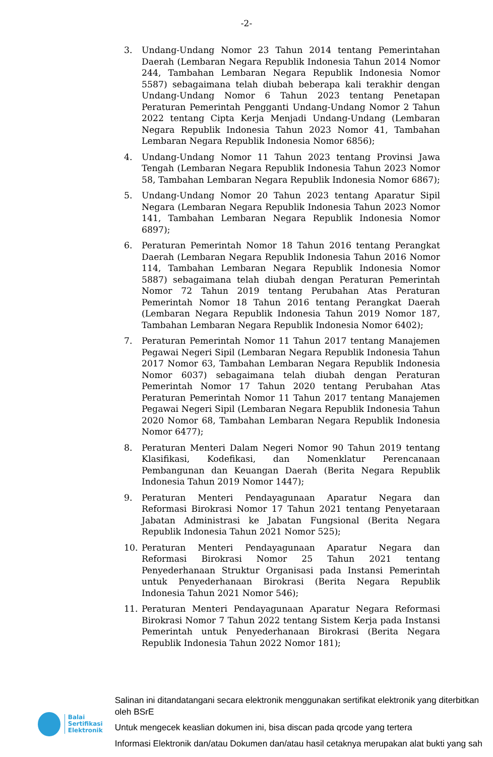-2-
3. Undang-Undang Nomor 23 Tahun 2014 tentang Pemerintahan Daerah (Lembaran Negara Republik Indonesia Tahun 2014 Nomor 244, Tambahan Lembaran Negara Republik Indonesia Nomor 5587) sebagaimana telah diubah beberapa kali terakhir dengan Undang-Undang Nomor 6 Tahun 2023 tentang Penetapan Peraturan Pemerintah Pengganti Undang-Undang Nomor 2 Tahun 2022 tentang Cipta Kerja Menjadi Undang-Undang (Lembaran Negara Republik Indonesia Tahun 2023 Nomor 41, Tambahan Lembaran Negara Republik Indonesia Nomor 6856);
4. Undang-Undang Nomor 11 Tahun 2023 tentang Provinsi Jawa Tengah (Lembaran Negara Republik Indonesia Tahun 2023 Nomor 58, Tambahan Lembaran Negara Republik Indonesia Nomor 6867);
5. Undang-Undang Nomor 20 Tahun 2023 tentang Aparatur Sipil Negara (Lembaran Negara Republik Indonesia Tahun 2023 Nomor 141, Tambahan Lembaran Negara Republik Indonesia Nomor 6897);
6. Peraturan Pemerintah Nomor 18 Tahun 2016 tentang Perangkat Daerah (Lembaran Negara Republik Indonesia Tahun 2016 Nomor 114, Tambahan Lembaran Negara Republik Indonesia Nomor 5887) sebagaimana telah diubah dengan Peraturan Pemerintah Nomor 72 Tahun 2019 tentang Perubahan Atas Peraturan Pemerintah Nomor 18 Tahun 2016 tentang Perangkat Daerah (Lembaran Negara Republik Indonesia Tahun 2019 Nomor 187, Tambahan Lembaran Negara Republik Indonesia Nomor 6402);
7. Peraturan Pemerintah Nomor 11 Tahun 2017 tentang Manajemen Pegawai Negeri Sipil (Lembaran Negara Republik Indonesia Tahun 2017 Nomor 63, Tambahan Lembaran Negara Republik Indonesia Nomor 6037) sebagaimana telah diubah dengan Peraturan Pemerintah Nomor 17 Tahun 2020 tentang Perubahan Atas Peraturan Pemerintah Nomor 11 Tahun 2017 tentang Manajemen Pegawai Negeri Sipil (Lembaran Negara Republik Indonesia Tahun 2020 Nomor 68, Tambahan Lembaran Negara Republik Indonesia Nomor 6477);
8. Peraturan Menteri Dalam Negeri Nomor 90 Tahun 2019 tentang Klasifikasi, Kodefikasi, dan Nomenklatur Perencanaan Pembangunan dan Keuangan Daerah (Berita Negara Republik Indonesia Tahun 2019 Nomor 1447);
9. Peraturan Menteri Pendayagunaan Aparatur Negara dan Reformasi Birokrasi Nomor 17 Tahun 2021 tentang Penyetaraan Jabatan Administrasi ke Jabatan Fungsional (Berita Negara Republik Indonesia Tahun 2021 Nomor 525);
10. Peraturan Menteri Pendayagunaan Aparatur Negara dan Reformasi Birokrasi Nomor 25 Tahun 2021 tentang Penyederhanaan Struktur Organisasi pada Instansi Pemerintah untuk Penyederhanaan Birokrasi (Berita Negara Republik Indonesia Tahun 2021 Nomor 546);
11. Peraturan Menteri Pendayagunaan Aparatur Negara Reformasi Birokrasi Nomor 7 Tahun 2022 tentang Sistem Kerja pada Instansi Pemerintah untuk Penyederhanaan Birokrasi (Berita Negara Republik Indonesia Tahun 2022 Nomor 181);
Balai
Sertifikasi
Elektronik
Salinan ini ditandatangani secara elektronik menggunakan sertifikat elektronik yang diterbitkan oleh BSrE
Untuk mengecek keaslian dokumen ini, bisa discan pada qrcode yang tertera
Informasi Elektronik dan/atau Dokumen dan/atau hasil cetaknya merupakan alat bukti yang sah